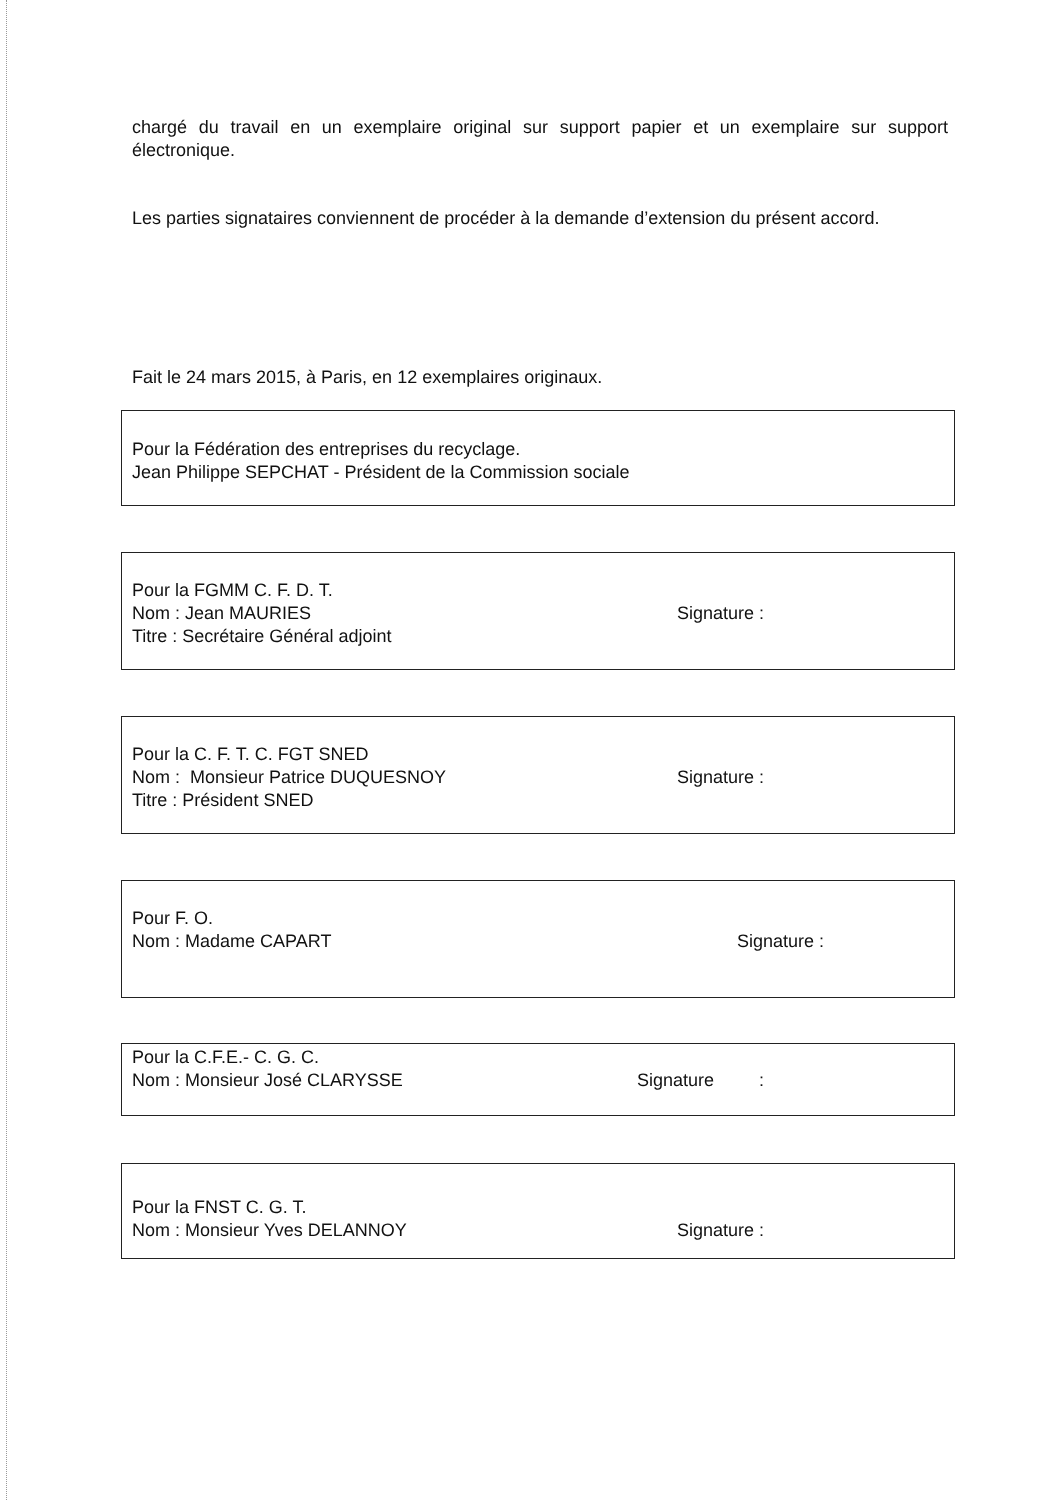chargé du travail en un exemplaire original sur support papier et un exemplaire sur support électronique.
Les parties signataires conviennent de procéder à la demande d’extension du présent accord.
Fait le 24 mars 2015, à Paris, en 12 exemplaires originaux.
Pour la Fédération des entreprises du recyclage.
Jean Philippe SEPCHAT - Président de la Commission sociale
Pour la FGMM C. F. D. T.
Nom : Jean MAURIES
Titre : Secrétaire Général adjoint
Signature :
Pour la C. F. T. C. FGT SNED
Nom : Monsieur Patrice DUQUESNOY
Titre : Président SNED
Signature :
Pour F. O.
Nom : Madame CAPART
Signature :
Pour la C.F.E.- C. G. C.
Nom : Monsieur José CLARYSSE
Signature :
Pour la FNST C. G. T.
Nom : Monsieur Yves DELANNOY
Signature :